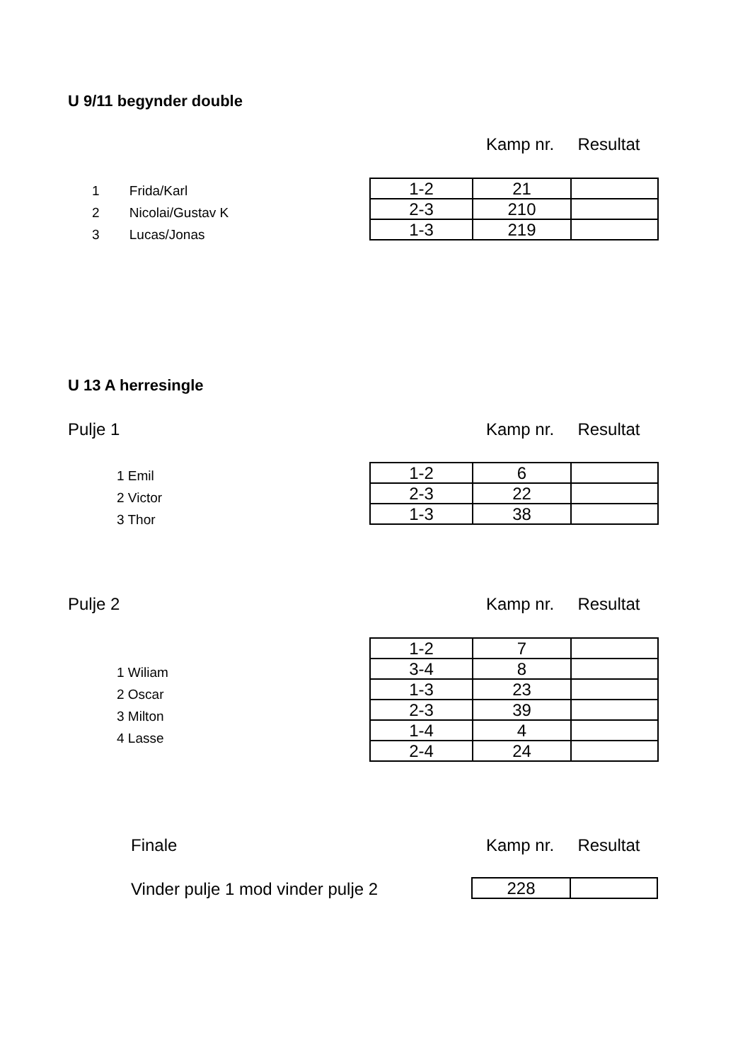U 9/11 begynder double
Kamp nr. Resultat
1 Frida/Karl
2 Nicolai/Gustav K
3 Lucas/Jonas
| 1-2 | 21 | |
| 2-3 | 210 | |
| 1-3 | 219 | |
U 13 A herresingle
Pulje 1 Kamp nr. Resultat
1 Emil
2 Victor
3 Thor
| 1-2 | 6 | |
| 2-3 | 22 | |
| 1-3 | 38 | |
Pulje 2 Kamp nr. Resultat
1 Wiliam
2 Oscar
3 Milton
4 Lasse
| 1-2 | 7 | |
| 3-4 | 8 | |
| 1-3 | 23 | |
| 2-3 | 39 | |
| 1-4 | 4 | |
| 2-4 | 24 | |
Finale Kamp nr. Resultat
Vinder pulje 1 mod vinder pulje 2
| 228 | |